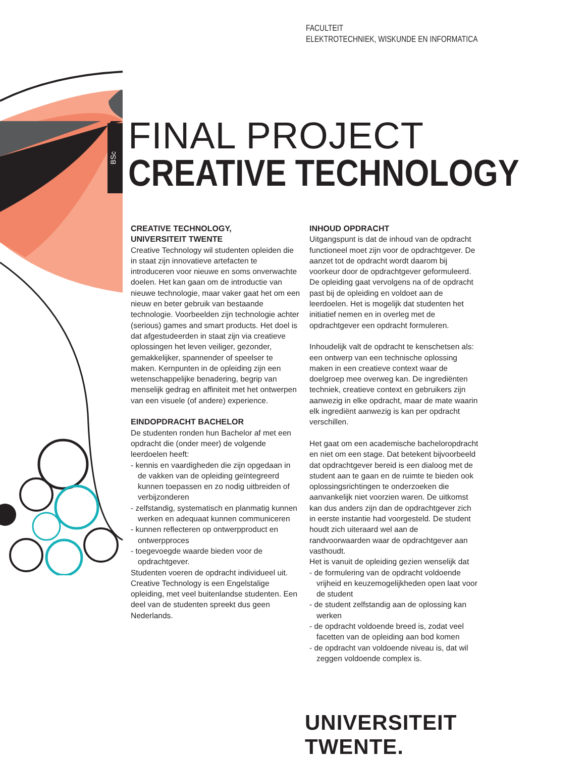FACULTEIT
ELEKTROTECHNIEK, WISKUNDE EN INFORMATICA
BSc
FINAL PROJECT
CREATIVE TECHNOLOGY
CREATIVE TECHNOLOGY,
UNIVERSITEIT TWENTE
Creative Technology wil studenten opleiden die in staat zijn innovatieve artefacten te introduceren voor nieuwe en soms onverwachte doelen. Het kan gaan om de introductie van nieuwe technologie, maar vaker gaat het om een nieuw en beter gebruik van bestaande technologie. Voorbeelden zijn technologie achter (serious) games and smart products. Het doel is dat afgestudeerden in staat zijn via creatieve oplossingen het leven veiliger, gezonder, gemakkelijker, spannender of speelser te maken. Kernpunten in de opleiding zijn een wetenschappelijke benadering, begrip van menselijk gedrag en affiniteit met het ontwerpen van een visuele (of andere) experience.
EINDOPDRACHT BACHELOR
De studenten ronden hun Bachelor af met een opdracht die (onder meer) de volgende leerdoelen heeft:
- kennis en vaardigheden die zijn opgedaan in de vakken van de opleiding geïntegreerd kunnen toepassen en zo nodig uitbreiden of verbijzonderen
- zelfstandig, systematisch en planmatig kunnen werken en adequaat kunnen communiceren
- kunnen reflecteren op ontwerpproduct en ontwerpproces
- toegevoegde waarde bieden voor de opdrachtgever.
Studenten voeren de opdracht individueel uit. Creative Technology is een Engelstalige opleiding, met veel buitenlandse studenten. Een deel van de studenten spreekt dus geen Nederlands.
INHOUD OPDRACHT
Uitgangspunt is dat de inhoud van de opdracht functioneel moet zijn voor de opdrachtgever. De aanzet tot de opdracht wordt daarom bij voorkeur door de opdrachtgever geformuleerd. De opleiding gaat vervolgens na of de opdracht past bij de opleiding en voldoet aan de leerdoelen. Het is mogelijk dat studenten het initiatief nemen en in overleg met de opdrachtgever een opdracht formuleren.
Inhoudelijk valt de opdracht te kenschetsen als: een ontwerp van een technische oplossing maken in een creatieve context waar de doelgroep mee overweg kan. De ingrediënten techniek, creatieve context en gebruikers zijn aanwezig in elke opdracht, maar de mate waarin elk ingrediënt aanwezig is kan per opdracht verschillen.
Het gaat om een academische bacheloropdracht en niet om een stage. Dat betekent bijvoorbeeld dat opdrachtgever bereid is een dialoog met de student aan te gaan en de ruimte te bieden ook oplossingsrichtingen te onderzoeken die aanvankelijk niet voorzien waren. De uitkomst kan dus anders zijn dan de opdrachtgever zich in eerste instantie had voorgesteld. De student houdt zich uiteraard wel aan de randvoorwaarden waar de opdrachtgever aan vasthoudt.
Het is vanuit de opleiding gezien wenselijk dat
- de formulering van de opdracht voldoende vrijheid en keuzemogelijkheden open laat voor de student
- de student zelfstandig aan de oplossing kan werken
- de opdracht voldoende breed is, zodat veel facetten van de opleiding aan bod komen
- de opdracht van voldoende niveau is, dat wil zeggen voldoende complex is.
UNIVERSITEIT TWENTE.